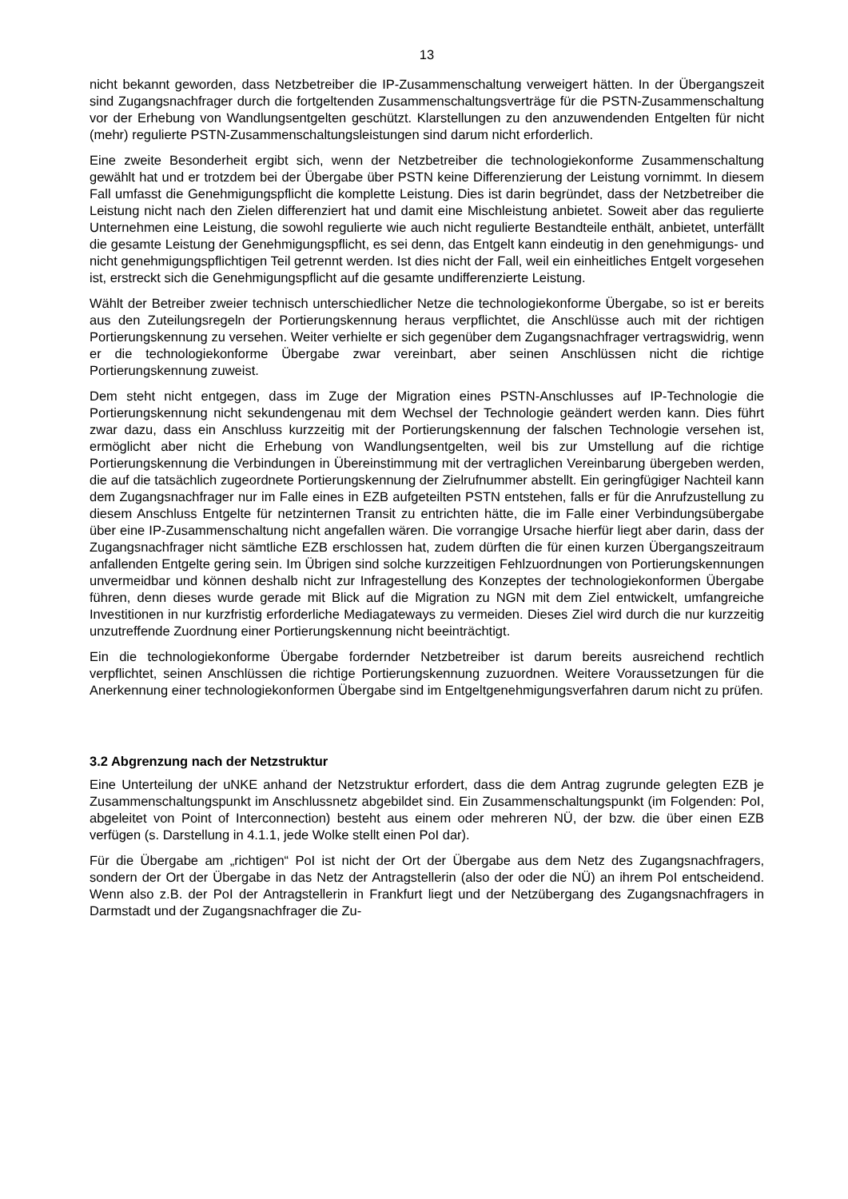13
nicht bekannt geworden, dass Netzbetreiber die IP-Zusammenschaltung verweigert hätten. In der Übergangszeit sind Zugangsnachfrager durch die fortgeltenden Zusammenschaltungsverträge für die PSTN-Zusammenschaltung vor der Erhebung von Wandlungsentgelten geschützt. Klarstellungen zu den anzuwendenden Entgelten für nicht (mehr) regulierte PSTN-Zusammenschaltungsleistungen sind darum nicht erforderlich.
Eine zweite Besonderheit ergibt sich, wenn der Netzbetreiber die technologiekonforme Zusammenschaltung gewählt hat und er trotzdem bei der Übergabe über PSTN keine Differenzierung der Leistung vornimmt. In diesem Fall umfasst die Genehmigungspflicht die komplette Leistung. Dies ist darin begründet, dass der Netzbetreiber die Leistung nicht nach den Zielen differenziert hat und damit eine Mischleistung anbietet. Soweit aber das regulierte Unternehmen eine Leistung, die sowohl regulierte wie auch nicht regulierte Bestandteile enthält, anbietet, unterfällt die gesamte Leistung der Genehmigungspflicht, es sei denn, das Entgelt kann eindeutig in den genehmigungs- und nicht genehmigungspflichtigen Teil getrennt werden. Ist dies nicht der Fall, weil ein einheitliches Entgelt vorgesehen ist, erstreckt sich die Genehmigungspflicht auf die gesamte undifferenzierte Leistung.
Wählt der Betreiber zweier technisch unterschiedlicher Netze die technologiekonforme Übergabe, so ist er bereits aus den Zuteilungsregeln der Portierungskennung heraus verpflichtet, die Anschlüsse auch mit der richtigen Portierungskennung zu versehen. Weiter verhielte er sich gegenüber dem Zugangsnachfrager vertragswidrig, wenn er die technologiekonforme Übergabe zwar vereinbart, aber seinen Anschlüssen nicht die richtige Portierungskennung zuweist.
Dem steht nicht entgegen, dass im Zuge der Migration eines PSTN-Anschlusses auf IP-Technologie die Portierungskennung nicht sekundengenau mit dem Wechsel der Technologie geändert werden kann. Dies führt zwar dazu, dass ein Anschluss kurzzeitig mit der Portierungskennung der falschen Technologie versehen ist, ermöglicht aber nicht die Erhebung von Wandlungsentgelten, weil bis zur Umstellung auf die richtige Portierungskennung die Verbindungen in Übereinstimmung mit der vertraglichen Vereinbarung übergeben werden, die auf die tatsächlich zugeordnete Portierungskennung der Zielrufnummer abstellt. Ein geringfügiger Nachteil kann dem Zugangsnachfrager nur im Falle eines in EZB aufgeteilten PSTN entstehen, falls er für die Anrufzustellung zu diesem Anschluss Entgelte für netzinternen Transit zu entrichten hätte, die im Falle einer Verbindungsübergabe über eine IP-Zusammenschaltung nicht angefallen wären. Die vorrangige Ursache hierfür liegt aber darin, dass der Zugangsnachfrager nicht sämtliche EZB erschlossen hat, zudem dürften die für einen kurzen Übergangszeitraum anfallenden Entgelte gering sein. Im Übrigen sind solche kurzzeitigen Fehlzuordnungen von Portierungskennungen unvermeidbar und können deshalb nicht zur Infragestellung des Konzeptes der technologiekonformen Übergabe führen, denn dieses wurde gerade mit Blick auf die Migration zu NGN mit dem Ziel entwickelt, umfangreiche Investitionen in nur kurzfristig erforderliche Mediagateways zu vermeiden. Dieses Ziel wird durch die nur kurzzeitig unzutreffende Zuordnung einer Portierungskennung nicht beeinträchtigt.
Ein die technologiekonforme Übergabe fordernder Netzbetreiber ist darum bereits ausreichend rechtlich verpflichtet, seinen Anschlüssen die richtige Portierungskennung zuzuordnen. Weitere Voraussetzungen für die Anerkennung einer technologiekonformen Übergabe sind im Entgeltgenehmigungsverfahren darum nicht zu prüfen.
3.2 Abgrenzung nach der Netzstruktur
Eine Unterteilung der uNKE anhand der Netzstruktur erfordert, dass die dem Antrag zugrunde gelegten EZB je Zusammenschaltungspunkt im Anschlussnetz abgebildet sind. Ein Zusammenschaltungspunkt (im Folgenden: PoI, abgeleitet von Point of Interconnection) besteht aus einem oder mehreren NÜ, der bzw. die über einen EZB verfügen (s. Darstellung in 4.1.1, jede Wolke stellt einen PoI dar).
Für die Übergabe am „richtigen“ PoI ist nicht der Ort der Übergabe aus dem Netz des Zugangsnachfragers, sondern der Ort der Übergabe in das Netz der Antragstellerin (also der oder die NÜ) an ihrem PoI entscheidend. Wenn also z.B. der PoI der Antragstellerin in Frankfurt liegt und der Netzübergang des Zugangsnachfragers in Darmstadt und der Zugangsnachfrager die Zu-